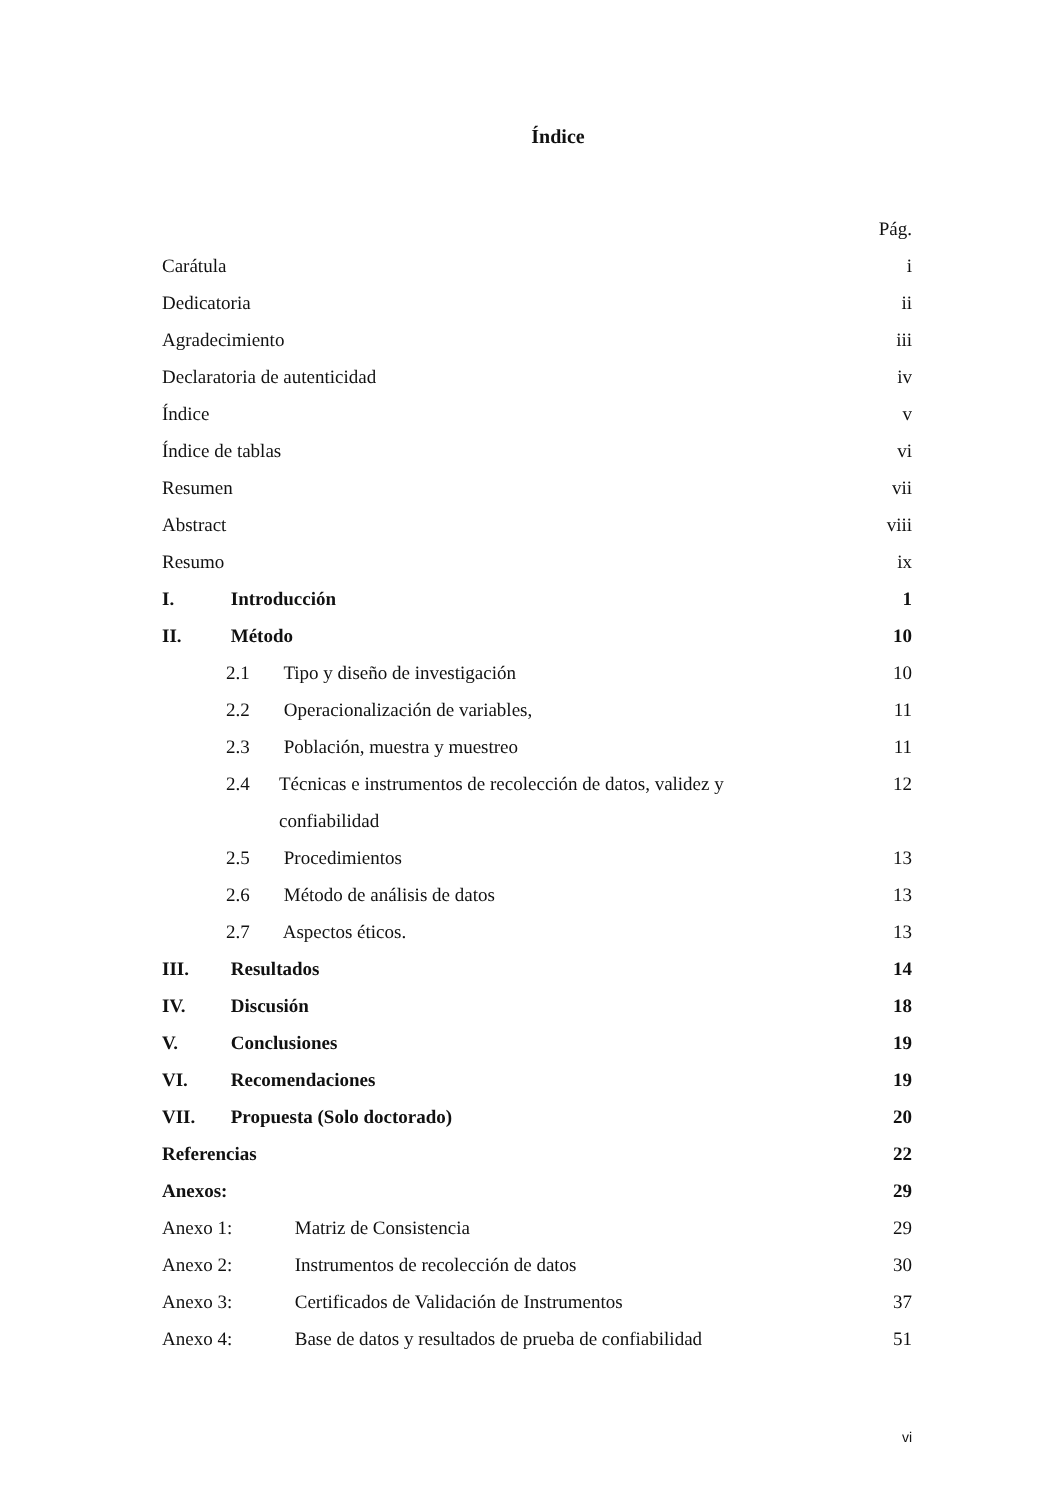Índice
Pág.
Carátula i
Dedicatoria ii
Agradecimiento iii
Declaratoria de autenticidad iv
Índice v
Índice de tablas vi
Resumen vii
Abstract viii
Resumo ix
I. Introducción 1
II. Método 10
2.1 Tipo y diseño de investigación 10
2.2 Operacionalización de variables, 11
2.3 Población, muestra y muestreo 11
2.4 Técnicas e instrumentos de recolección de datos, validez y confiabilidad 12
2.5 Procedimientos 13
2.6 Método de análisis de datos 13
2.7 Aspectos éticos. 13
III. Resultados 14
IV. Discusión 18
V. Conclusiones 19
VI. Recomendaciones 19
VII. Propuesta (Solo doctorado) 20
Referencias 22
Anexos: 29
Anexo 1: Matriz de Consistencia 29
Anexo 2: Instrumentos de recolección de datos 30
Anexo 3: Certificados de Validación de Instrumentos 37
Anexo 4: Base de datos y resultados de prueba de confiabilidad 51
vi